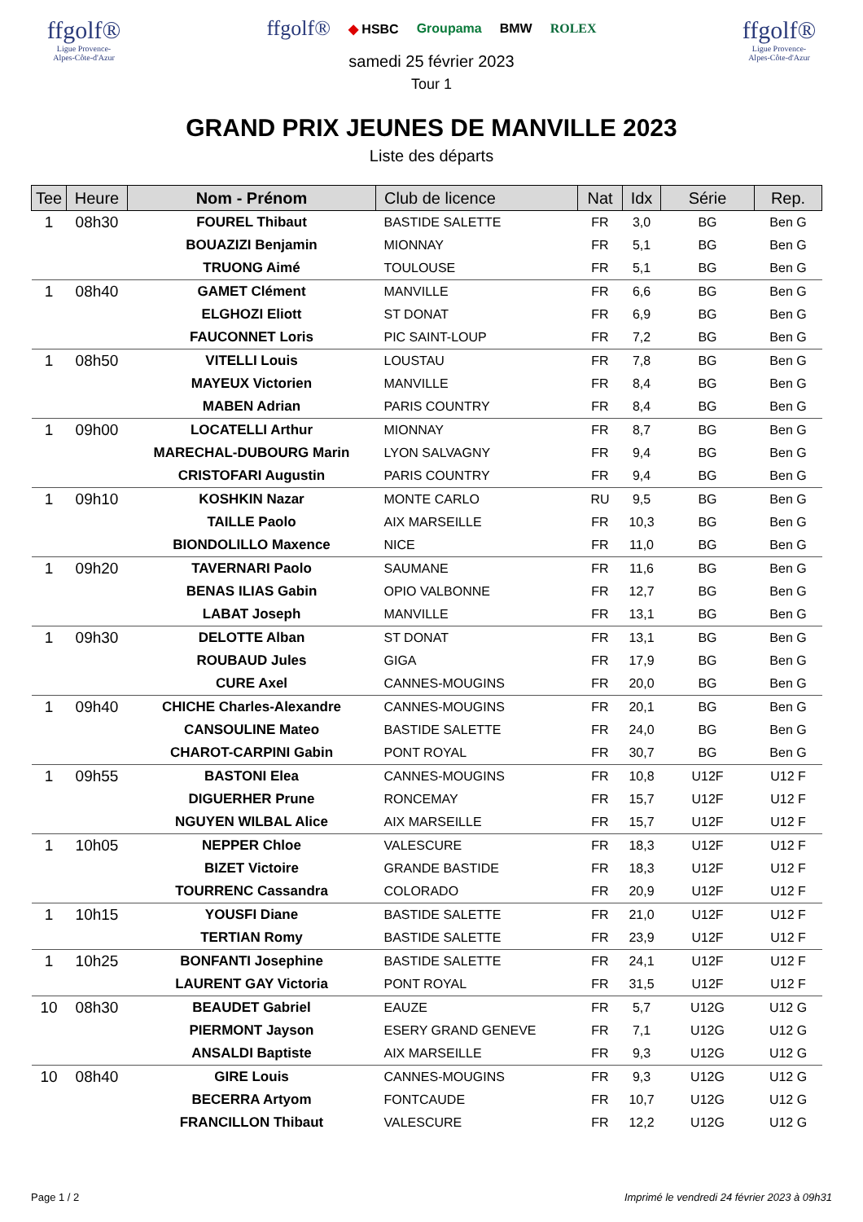ffgolf®
Ligue Provence-
Alpes-Côte-d'Azur
ffgolf® ◆ HSBC Groupama BMW ROLEX
samedi 25 février 2023
Tour 1
ffgolf®
Ligue Provence-
Alpes-Côte-d'Azur
GRAND PRIX JEUNES DE MANVILLE 2023
Liste des départs
| Tee | Heure | Nom - Prénom | Club de licence | Nat | Idx | Série | Rep. |
| --- | --- | --- | --- | --- | --- | --- | --- |
| 1 | 08h30 | FOUREL Thibaut | BASTIDE SALETTE | FR | 3,0 | BG | Ben G |
| | | BOUAZIZI Benjamin | MIONNAY | FR | 5,1 | BG | Ben G |
| | | TRUONG Aimé | TOULOUSE | FR | 5,1 | BG | Ben G |
| 1 | 08h40 | GAMET Clément | MANVILLE | FR | 6,6 | BG | Ben G |
| | | ELGHOZI Eliott | ST DONAT | FR | 6,9 | BG | Ben G |
| | | FAUCONNET Loris | PIC SAINT-LOUP | FR | 7,2 | BG | Ben G |
| 1 | 08h50 | VITELLI Louis | LOUSTAU | FR | 7,8 | BG | Ben G |
| | | MAYEUX Victorien | MANVILLE | FR | 8,4 | BG | Ben G |
| | | MABEN Adrian | PARIS COUNTRY | FR | 8,4 | BG | Ben G |
| 1 | 09h00 | LOCATELLI Arthur | MIONNAY | FR | 8,7 | BG | Ben G |
| | | MARECHAL-DUBOURG Marin | LYON SALVAGNY | FR | 9,4 | BG | Ben G |
| | | CRISTOFARI Augustin | PARIS COUNTRY | FR | 9,4 | BG | Ben G |
| 1 | 09h10 | KOSHKIN Nazar | MONTE CARLO | RU | 9,5 | BG | Ben G |
| | | TAILLE Paolo | AIX MARSEILLE | FR | 10,3 | BG | Ben G |
| | | BIONDOLILLO Maxence | NICE | FR | 11,0 | BG | Ben G |
| 1 | 09h20 | TAVERNARI Paolo | SAUMANE | FR | 11,6 | BG | Ben G |
| | | BENAS ILIAS Gabin | OPIO VALBONNE | FR | 12,7 | BG | Ben G |
| | | LABAT Joseph | MANVILLE | FR | 13,1 | BG | Ben G |
| 1 | 09h30 | DELOTTE Alban | ST DONAT | FR | 13,1 | BG | Ben G |
| | | ROUBAUD Jules | GIGA | FR | 17,9 | BG | Ben G |
| | | CURE Axel | CANNES-MOUGINS | FR | 20,0 | BG | Ben G |
| 1 | 09h40 | CHICHE Charles-Alexandre | CANNES-MOUGINS | FR | 20,1 | BG | Ben G |
| | | CANSOULINE Mateo | BASTIDE SALETTE | FR | 24,0 | BG | Ben G |
| | | CHAROT-CARPINI Gabin | PONT ROYAL | FR | 30,7 | BG | Ben G |
| 1 | 09h55 | BASTONI Elea | CANNES-MOUGINS | FR | 10,8 | U12F | U12 F |
| | | DIGUERHER Prune | RONCEMAY | FR | 15,7 | U12F | U12 F |
| | | NGUYEN WILBAL Alice | AIX MARSEILLE | FR | 15,7 | U12F | U12 F |
| 1 | 10h05 | NEPPER Chloe | VALESCURE | FR | 18,3 | U12F | U12 F |
| | | BIZET Victoire | GRANDE BASTIDE | FR | 18,3 | U12F | U12 F |
| | | TOURRENC Cassandra | COLORADO | FR | 20,9 | U12F | U12 F |
| 1 | 10h15 | YOUSFI Diane | BASTIDE SALETTE | FR | 21,0 | U12F | U12 F |
| | | TERTIAN Romy | BASTIDE SALETTE | FR | 23,9 | U12F | U12 F |
| 1 | 10h25 | BONFANTI Josephine | BASTIDE SALETTE | FR | 24,1 | U12F | U12 F |
| | | LAURENT GAY Victoria | PONT ROYAL | FR | 31,5 | U12F | U12 F |
| 10 | 08h30 | BEAUDET Gabriel | EAUZE | FR | 5,7 | U12G | U12 G |
| | | PIERMONT Jayson | ESERY GRAND GENEVE | FR | 7,1 | U12G | U12 G |
| | | ANSALDI Baptiste | AIX MARSEILLE | FR | 9,3 | U12G | U12 G |
| 10 | 08h40 | GIRE Louis | CANNES-MOUGINS | FR | 9,3 | U12G | U12 G |
| | | BECERRA Artyom | FONTCAUDE | FR | 10,7 | U12G | U12 G |
| | | FRANCILLON Thibaut | VALESCURE | FR | 12,2 | U12G | U12 G |
Page 1 / 2 Imprimé le vendredi 24 février 2023 à 09h31